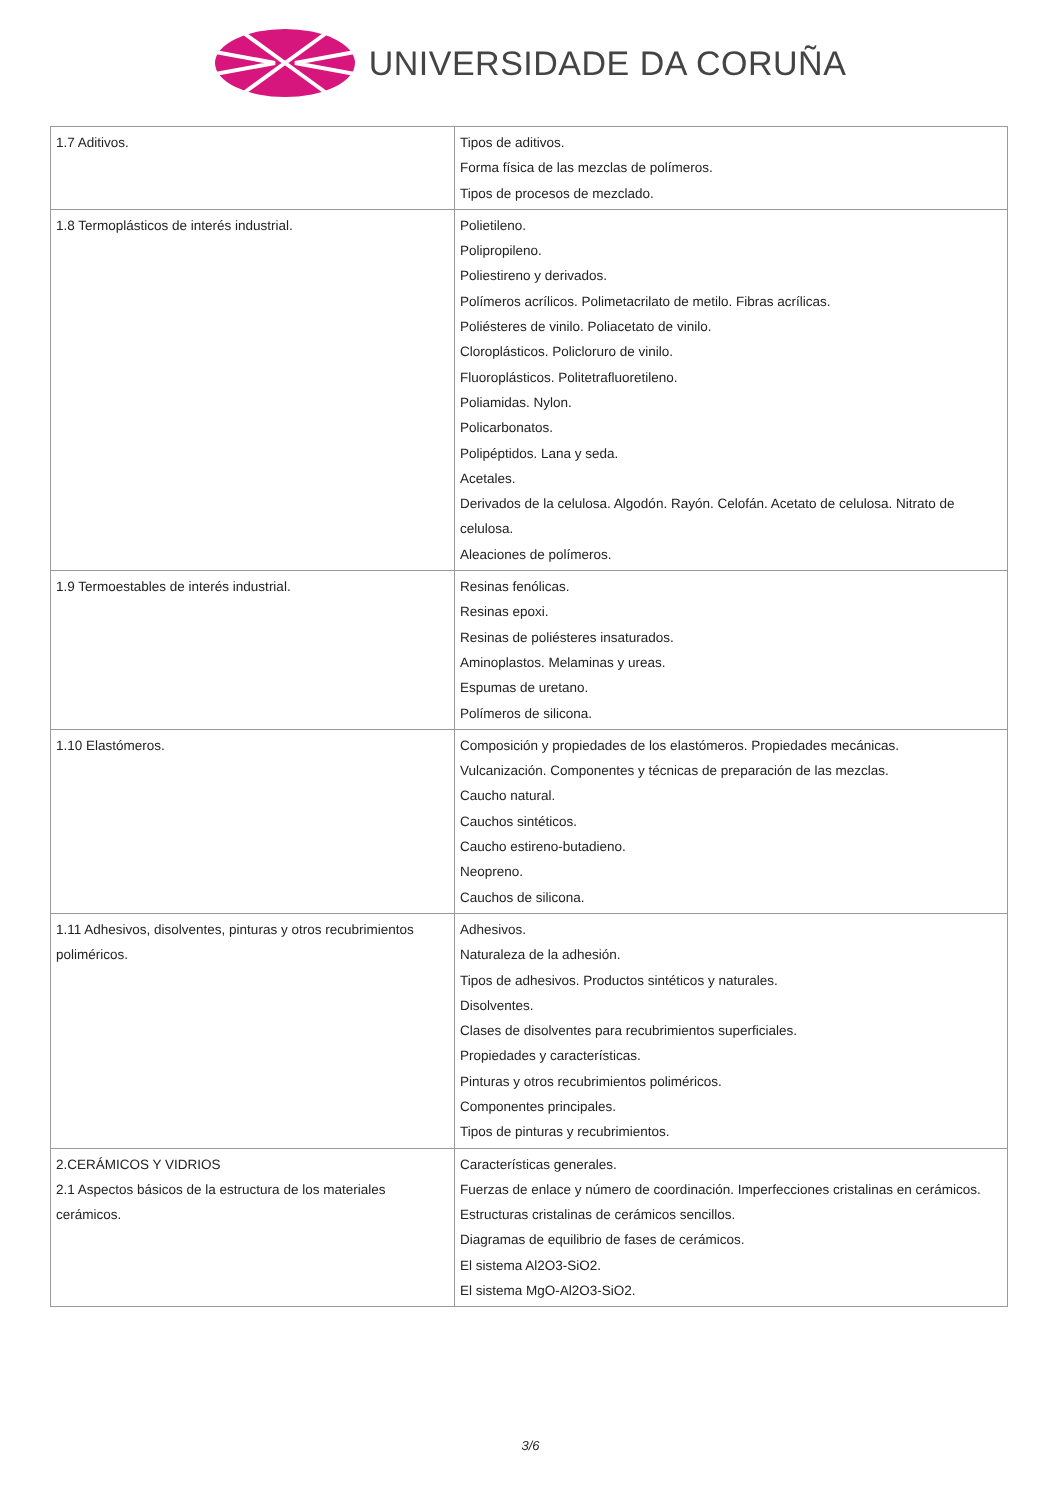UNIVERSIDADE DA CORUÑA
| 1.7 Aditivos. | Tipos de aditivos. Forma física de las mezclas de polímeros. Tipos de procesos de mezclado. |
| 1.8 Termoplásticos de interés industrial. | Polietileno. Polipropileno. Poliestireno y derivados. Polímeros acrílicos. Polimetacrilato de metilo. Fibras acrílicas. Poliésteres de vinilo. Poliacetato de vinilo. Cloroplásticos. Policloruro de vinilo. Fluoroplásticos. Politetrafluoretileno. Poliamidas. Nylon. Policarbonatos. Polipéptidos. Lana y seda. Acetales. Derivados de la celulosa. Algodón. Rayón. Celofán. Acetato de celulosa. Nitrato de celulosa. Aleaciones de polímeros. |
| 1.9 Termoestables de interés industrial. | Resinas fenólicas. Resinas epoxi. Resinas de poliésteres insaturados. Aminoplastos. Melaminas y ureas. Espumas de uretano. Polímeros de silicona. |
| 1.10 Elastómeros. | Composición y propiedades de los elastómeros. Propiedades mecánicas. Vulcanización. Componentes y técnicas de preparación de las mezclas. Caucho natural. Cauchos sintéticos. Caucho estireno-butadieno. Neopreno. Cauchos de silicona. |
| 1.11 Adhesivos, disolventes, pinturas y otros recubrimientos poliméricos. | Adhesivos. Naturaleza de la adhesión. Tipos de adhesivos. Productos sintéticos y naturales. Disolventes. Clases de disolventes para recubrimientos superficiales. Propiedades y características. Pinturas y otros recubrimientos poliméricos. Componentes principales. Tipos de pinturas y recubrimientos. |
| 2.CERÁMICOS Y VIDRIOS 2.1 Aspectos básicos de la estructura de los materiales cerámicos. | Características generales. Fuerzas de enlace y número de coordinación. Imperfecciones cristalinas en cerámicos. Estructuras cristalinas de cerámicos sencillos. Diagramas de equilibrio de fases de cerámicos. El sistema Al2O3-SiO2. El sistema MgO-Al2O3-SiO2. |
3/6